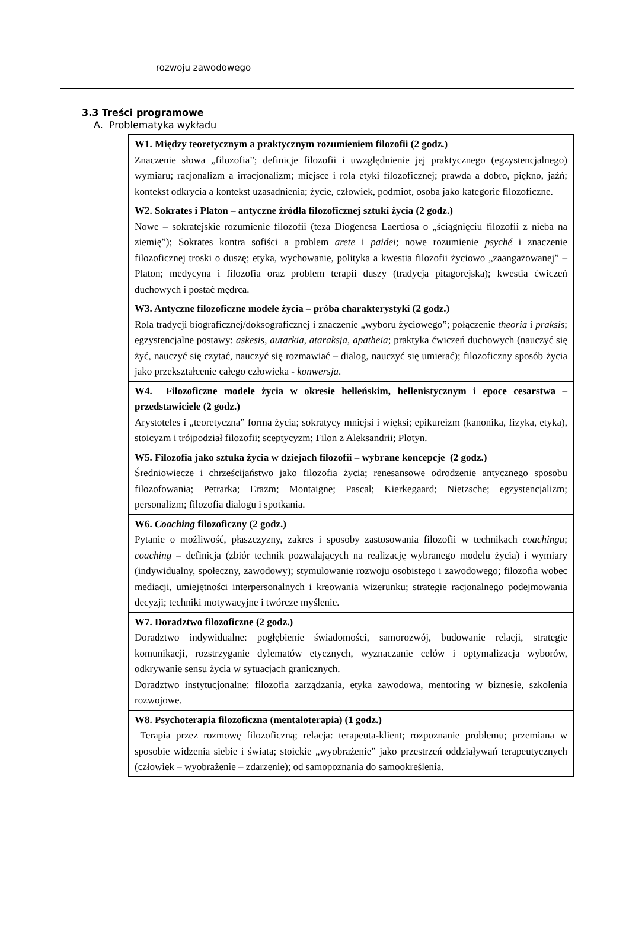| | rozwoju zawodowego | |
3.3 Treści programowe
A. Problematyka wykładu
| W1. Między teoretycznym a praktycznym rozumieniem filozofii (2 godz.) Znaczenie słowa „filozofia”; definicje filozofii i uwzględnienie jej praktycznego (egzystencjalnego) wymiaru; racjonalizm a irracjonalizm; miejsce i rola etyki filozoficznej; prawda a dobro, piękno, jaźń; kontekst odkrycia a kontekst uzasadnienia; życie, człowiek, podmiot, osoba jako kategorie filozoficzne. |
| W2. Sokrates i Platon – antyczne źródła filozoficznej sztuki życia (2 godz.) Nowe – sokratejskie rozumienie filozofii (teza Diogenesa Laertiosa o „ściągnięciu filozofii z nieba na ziemię”); Sokrates kontra sofiści a problem arete i paidei ; nowe rozumienie psyché i znaczenie filozoficznej troski o duszę; etyka, wychowanie, polityka a kwestia filozofii życiowo „zaangażowanej” – Platon; medycyna i filozofia oraz problem terapii duszy (tradycja pitagorejska); kwestia ćwiczeń duchowych i postać mędrca. |
| W3. Antyczne filozoficzne modele życia – próba charakterystyki (2 godz.) Rola tradycji biograficznej/doksograficznej i znaczenie „wyboru życiowego”; połączenie theoria i praksis ; egzystencjalne postawy: askesis , autarkia , ataraksja , apatheia ; praktyka ćwiczeń duchowych (nauczyć się żyć, nauczyć się czytać, nauczyć się rozmawiać – dialog, nauczyć się umierać); filozoficzny sposób życia jako przekształcenie całego człowieka - konwersja . |
| W4. Filozoficzne modele życia w okresie helleńskim, hellenistycznym i epoce cesarstwa – przedstawiciele (2 godz.) Arystoteles i „teoretyczna” forma życia; sokratycy mniejsi i więksi; epikureizm (kanonika, fizyka, etyka), stoicyzm i trójpodział filozofii; sceptycyzm; Filon z Aleksandrii; Plotyn. |
| W5. Filozofia jako sztuka życia w dziejach filozofii – wybrane koncepcje (2 godz.) Średniowiecze i chrześcijaństwo jako filozofia życia; renesansowe odrodzenie antycznego sposobu filozofowania; Petrarka; Erazm; Montaigne; Pascal; Kierkegaard; Nietzsche; egzystencjalizm; personalizm; filozofia dialogu i spotkania. |
| W6. Coaching filozoficzny (2 godz.) Pytanie o możliwość, płaszczyzny, zakres i sposoby zastosowania filozofii w technikach coachingu ; coaching – definicja (zbiór technik pozwalających na realizację wybranego modelu życia) i wymiary (indywidualny, społeczny, zawodowy); stymulowanie rozwoju osobistego i zawodowego; filozofia wobec mediacji, umiejętności interpersonalnych i kreowania wizerunku; strategie racjonalnego podejmowania decyzji; techniki motywacyjne i twórcze myślenie. |
| W7. Doradztwo filozoficzne (2 godz.) Doradztwo indywidualne: pogłębienie świadomości, samorozwój, budowanie relacji, strategie komunikacji, rozstrzyganie dylematów etycznych, wyznaczanie celów i optymalizacja wyborów, odkrywanie sensu życia w sytuacjach granicznych. Doradztwo instytucjonalne: filozofia zarządzania, etyka zawodowa, mentoring w biznesie, szkolenia rozwojowe. |
| W8. Psychoterapia filozoficzna (mentaloterapia) (1 godz.) Terapia przez rozmowę filozoficzną; relacja: terapeuta-klient; rozpoznanie problemu; przemiana w sposobie widzenia siebie i świata; stoickie „wyobrażenie” jako przestrzeń oddziaływań terapeutycznych (człowiek – wyobrażenie – zdarzenie); od samopoznania do samookreślenia. |